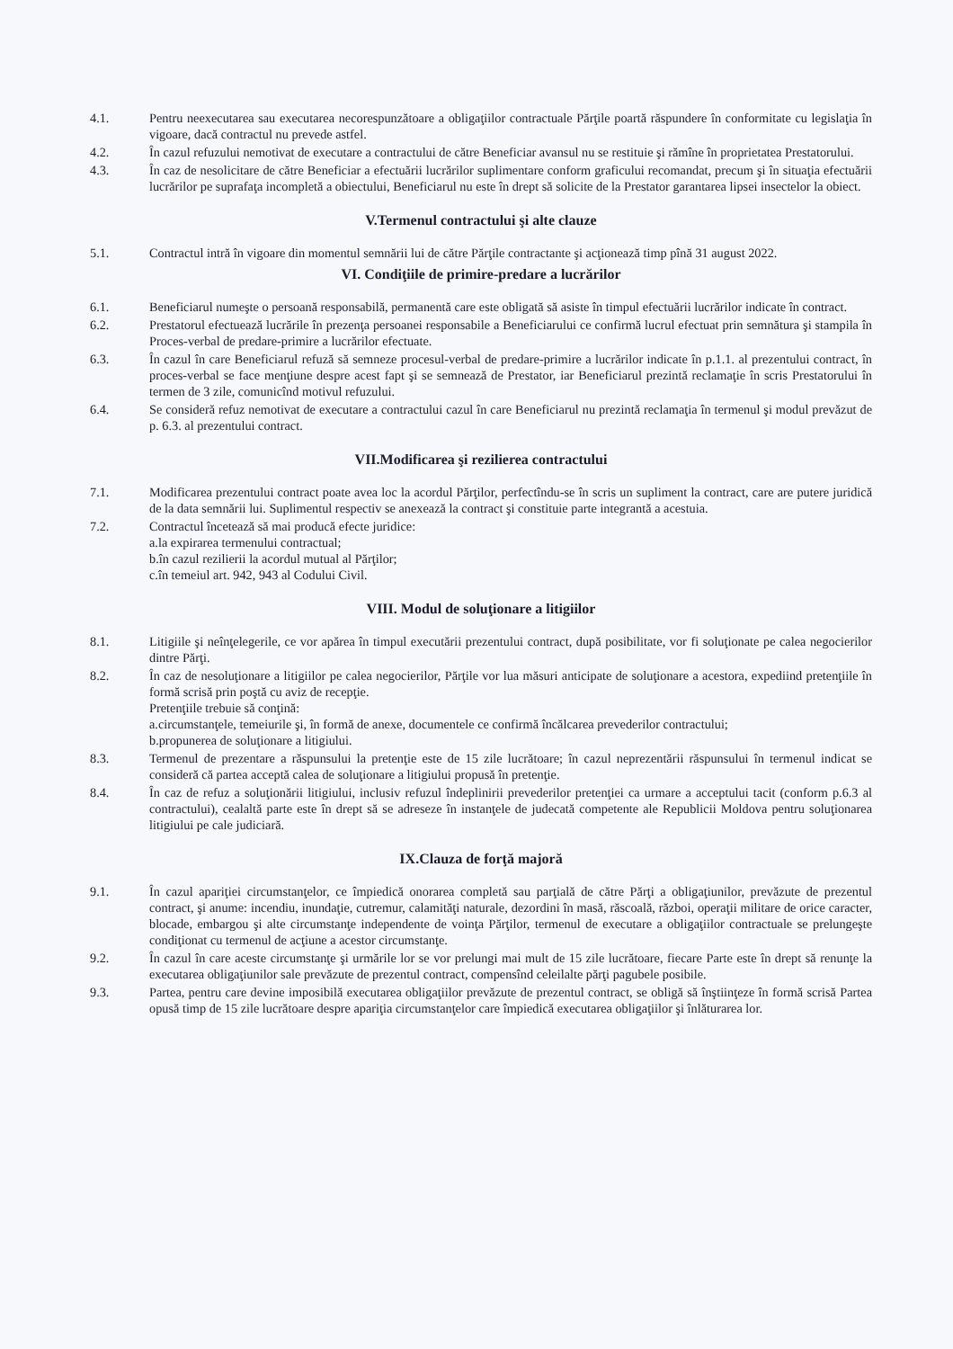4.1. Pentru neexecutarea sau executarea necorespunzătoare a obligaţiilor contractuale Părţile poartă răspundere în conformitate cu legislaţia în vigoare, dacă contractul nu prevede astfel.
4.2. În cazul refuzului nemotivat de executare a contractului de către Beneficiar avansul nu se restituie şi rămîne în proprietatea Prestatorului.
4.3. În caz de nesolicitare de către Beneficiar a efectuării lucrărilor suplimentare conform graficului recomandat, precum şi în situaţia efectuării lucrărilor pe suprafaţa incompletă a obiectului, Beneficiarul nu este în drept să solicite de la Prestator garantarea lipsei insectelor la obiect.
V.Termenul contractului şi alte clauze
5.1. Contractul intră în vigoare din momentul semnării lui de către Părţile contractante şi acţionează timp pînă 31 august 2022.
VI. Condiţiile de primire-predare a lucrărilor
6.1. Beneficiarul numeşte o persoană responsabilă, permanentă care este obligată să asiste în timpul efectuării lucrărilor indicate în contract.
6.2. Prestatorul efectuează lucrările în prezenţa persoanei responsabile a Beneficiarului ce confirmă lucrul efectuat prin semnătura şi stampila în Proces-verbal de predare-primire a lucrărilor efectuate.
6.3. În cazul în care Beneficiarul refuză să semneze procesul-verbal de predare-primire a lucrărilor indicate în p.1.1. al prezentului contract, în proces-verbal se face menţiune despre acest fapt şi se semnează de Prestator, iar Beneficiarul prezintă reclamaţie în scris Prestatorului în termen de 3 zile, comunicînd motivul refuzului.
6.4. Se consideră refuz nemotivat de executare a contractului cazul în care Beneficiarul nu prezintă reclamaţia în termenul şi modul prevăzut de p. 6.3. al prezentului contract.
VII.Modificarea şi rezilierea contractului
7.1. Modificarea prezentului contract poate avea loc la acordul Părţilor, perfectîndu-se în scris un supliment la contract, care are putere juridică de la data semnării lui. Suplimentul respectiv se anexează la contract şi constituie parte integrantă a acestuia.
7.2. Contractul încetează să mai producă efecte juridice:
a.la expirarea termenului contractual;
b.în cazul rezilierii la acordul mutual al Părţilor;
c.în temeiul art. 942, 943 al Codului Civil.
VIII. Modul de soluţionare a litigiilor
8.1. Litigiile şi neînţelegerile, ce vor apărea în timpul executării prezentului contract, după posibilitate, vor fi soluţionate pe calea negocierilor dintre Părţi.
8.2. În caz de nesoluţionare a litigiilor pe calea negocierilor, Părţile vor lua măsuri anticipate de soluţionare a acestora, expediind pretenţiile în formă scrisă prin poştă cu aviz de recepţie.
Pretenţiile trebuie să conţină:
a.circumstanţele, temeiurile şi, în formă de anexe, documentele ce confirmă încălcarea prevederilor contractului;
b.propunerea de soluţionare a litigiului.
8.3. Termenul de prezentare a răspunsului la pretenţie este de 15 zile lucrătoare; în cazul neprezentării răspunsului în termenul indicat se consideră că partea acceptă calea de soluţionare a litigiului propusă în pretenţie.
8.4. În caz de refuz a soluţionării litigiului, inclusiv refuzul îndeplinirii prevederilor pretenţiei ca urmare a acceptului tacit (conform p.6.3 al contractului), cealaltă parte este în drept să se adreseze în instanţele de judecată competente ale Republicii Moldova pentru soluţionarea litigiului pe cale judiciară.
IX.Clauza de forţă majoră
9.1. În cazul apariţiei circumstanţelor, ce împiedică onorarea completă sau parţială de către Părţi a obligaţiunilor, prevăzute de prezentul contract, şi anume: incendiu, inundaţie, cutremur, calamităţi naturale, dezordini în masă, răscoală, război, operaţii militare de orice caracter, blocade, embargou şi alte circumstanţe independente de voinţa Părţilor, termenul de executare a obligaţiilor contractuale se prelungeşte condiţionat cu termenul de acţiune a acestor circumstanţe.
9.2. În cazul în care aceste circumstanţe şi urmările lor se vor prelungi mai mult de 15 zile lucrătoare, fiecare Parte este în drept să renunţe la executarea obligaţiunilor sale prevăzute de prezentul contract, compensînd celeilalte părţi pagubele posibile.
9.3. Partea, pentru care devine imposibilă executarea obligaţiilor prevăzute de prezentul contract, se obligă să înştiinţeze în formă scrisă Partea opusă timp de 15 zile lucrătoare despre apariţia circumstanţelor care împiedică executarea obligaţiilor şi înlăturarea lor.